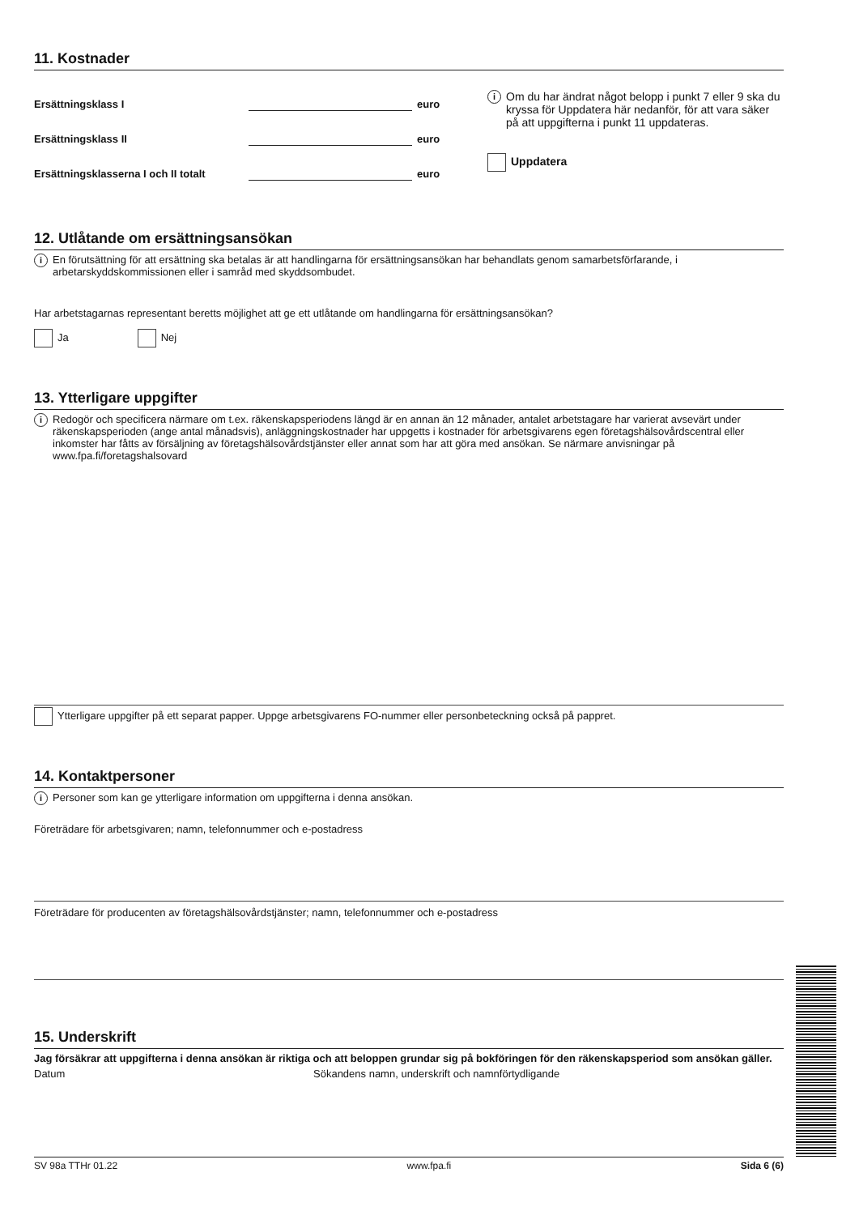11. Kostnader
Ersättningsklass I euro
Ersättningsklass II euro
Ersättningsklasserna I och II totalt euro
i Om du har ändrat något belopp i punkt 7 eller 9 ska du kryssa för Uppdatera här nedanför, för att vara säker på att uppgifterna i punkt 11 uppdateras.
Uppdatera
12. Utlåtande om ersättningsansökan
i En förutsättning för att ersättning ska betalas är att handlingarna för ersättningsansökan har behandlats genom samarbetsförfarande, i arbetarskyddskommissionen eller i samråd med skyddsombudet.
Har arbetstagarnas representant beretts möjlighet att ge ett utlåtande om handlingarna för ersättningsansökan?
Ja Nej
13. Ytterligare uppgifter
i Redogör och specificera närmare om t.ex. räkenskapsperiodens längd är en annan än 12 månader, antalet arbetstagare har varierat avsevärt under räkenskapsperioden (ange antal månadsvis), anläggningskostnader har uppgetts i kostnader för arbetsgivarens egen företagshälsovårdscentral eller inkomster har fåtts av försäljning av företagshälsovårdstjänster eller annat som har att göra med ansökan. Se närmare anvisningar på www.fpa.fi/foretagshalsovard
Ytterligare uppgifter på ett separat papper. Uppge arbetsgivarens FO-nummer eller personbeteckning också på pappret.
14. Kontaktpersoner
i Personer som kan ge ytterligare information om uppgifterna i denna ansökan.
Företrädare för arbetsgivaren; namn, telefonnummer och e-postadress
Företrädare för producenten av företagshälsovårdstjänster; namn, telefonnummer och e-postadress
15. Underskrift
Jag försäkrar att uppgifterna i denna ansökan är riktiga och att beloppen grundar sig på bokföringen för den räkenskapsperiod som ansökan gäller.
Datum Sökandens namn, underskrift och namnförtydligande
SV 98a TTHr 01.22 www.fpa.fi Sida 6 (6)